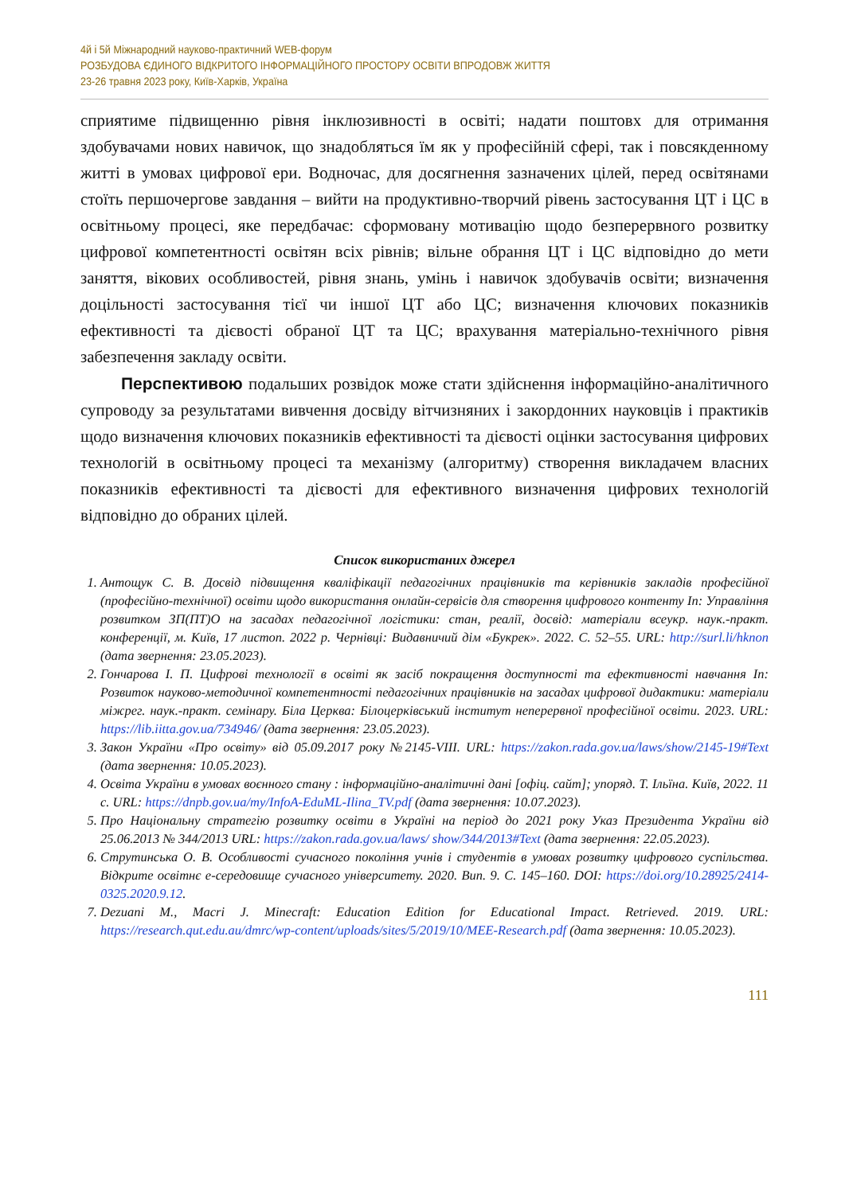4й і 5й Міжнародний науково-практичний WEB-форум
РОЗБУДОВА ЄДИНОГО ВІДКРИТОГО ІНФОРМАЦІЙНОГО ПРОСТОРУ ОСВІТИ ВПРОДОВЖ ЖИТТЯ
23-26 травня 2023 року, Київ-Харків, Україна
сприятиме підвищенню рівня інклюзивності в освіті; надати поштовх для отримання здобувачами нових навичок, що знадобляться їм як у професійній сфері, так і повсякденному житті в умовах цифрової ери. Водночас, для досягнення зазначених цілей, перед освітянами стоїть першочергове завдання – вийти на продуктивно-творчий рівень застосування ЦТ і ЦС в освітньому процесі, яке передбачає: сформовану мотивацію щодо безперервного розвитку цифрової компетентності освітян всіх рівнів; вільне обрання ЦТ і ЦС відповідно до мети заняття, вікових особливостей, рівня знань, умінь і навичок здобувачів освіти; визначення доцільності застосування тієї чи іншої ЦТ або ЦС; визначення ключових показників ефективності та дієвості обраної ЦТ та ЦС; врахування матеріально-технічного рівня забезпечення закладу освіти.
Перспективою подальших розвідок може стати здійснення інформаційно-аналітичного супроводу за результатами вивчення досвіду вітчизняних і закордонних науковців і практиків щодо визначення ключових показників ефективності та дієвості оцінки застосування цифрових технологій в освітньому процесі та механізму (алгоритму) створення викладачем власних показників ефективності та дієвості для ефективного визначення цифрових технологій відповідно до обраних цілей.
Список використаних джерел
1. Антощук С. В. Досвід підвищення кваліфікації педагогічних працівників та керівників закладів професійної (професійно-технічної) освіти щодо використання онлайн-сервісів для створення цифрового контенту In: Управління розвитком ЗП(ПТ)О на засадах педагогічної логістики: стан, реалії, досвід: матеріали всеукр. наук.-практ. конференції, м. Київ, 17 листоп. 2022 р. Чернівці: Видавничий дім «Букрек». 2022. С. 52–55. URL: http://surl.li/hknon (дата звернення: 23.05.2023).
2. Гончарова І. П. Цифрові технології в освіті як засіб покращення доступності та ефективності навчання In: Розвиток науково-методичної компетентності педагогічних працівників на засадах цифрової дидактики: матеріали міжрег. наук.-практ. семінару. Біла Церква: Білоцерківський інститут неперервної професійної освіти. 2023. URL: https://lib.iitta.gov.ua/734946/ (дата звернення: 23.05.2023).
3. Закон України «Про освіту» від 05.09.2017 року №2145-VIII. URL: https://zakon.rada.gov.ua/laws/show/2145-19#Text (дата звернення: 10.05.2023).
4. Освіта України в умовах воєнного стану : інформаційно-аналітичні дані [офіц. сайт]; упоряд. Т. Ільїна. Київ, 2022. 11 с. URL: https://dnpb.gov.ua/my/InfoA-EduML-Ilina_TV.pdf (дата звернення: 10.07.2023).
5. Про Національну стратегію розвитку освіти в Україні на період до 2021 року Указ Президента України від 25.06.2013 № 344/2013 URL: https://zakon.rada.gov.ua/laws/ show/344/2013#Text (дата звернення: 22.05.2023).
6. Струтинська О. В. Особливості сучасного покоління учнів і студентів в умовах розвитку цифрового суспільства. Відкрите освітнє е-середовище сучасного університету. 2020. Вип. 9. С. 145–160. DOI: https://doi.org/10.28925/2414-0325.2020.9.12.
7. Dezuani M., Macri J. Minecraft: Education Edition for Educational Impact. Retrieved. 2019. URL: https://research.qut.edu.au/dmrc/wp-content/uploads/sites/5/2019/10/MEE-Research.pdf (дата звернення: 10.05.2023).
111